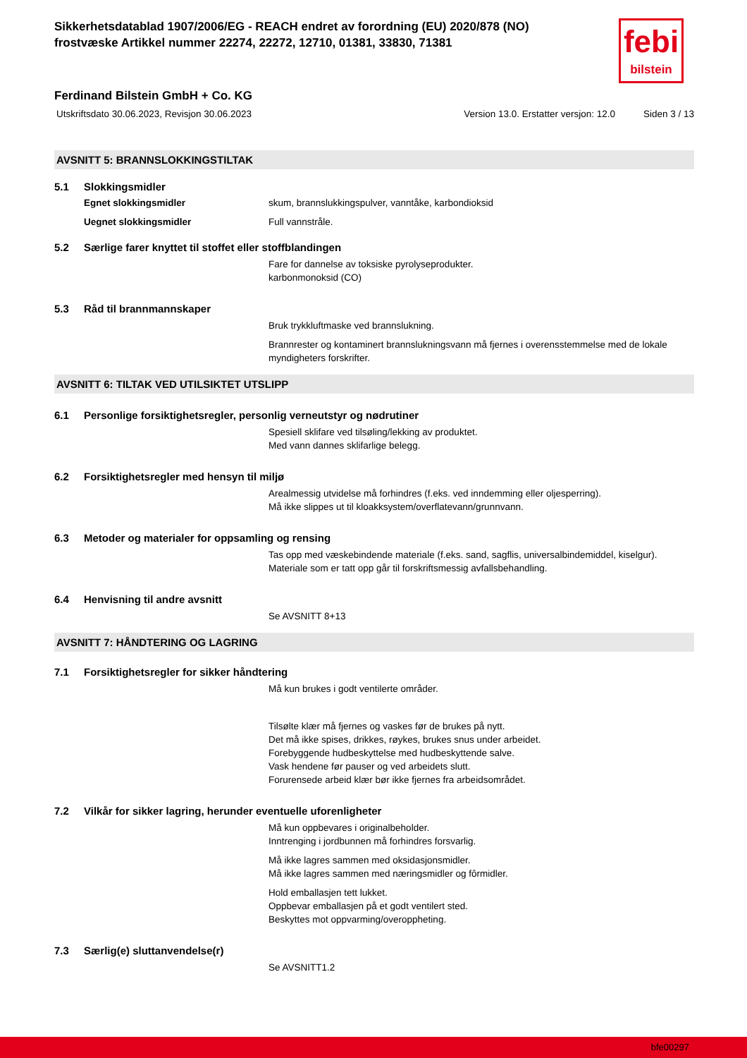Sikkerhetsdatablad 1907/2006/EG - REACH endret av forordning (EU) 2020/878 (NO)
frostvæske Artikkel nummer 22274, 22272, 12710, 01381, 33830, 71381
febi
bilstein
Ferdinand Bilstein GmbH + Co. KG
Utskriftsdato 30.06.2023, Revisjon 30.06.2023 Version 13.0. Erstatter versjon: 12.0 Siden 3 / 13
AVSNITT 5: BRANNSLOKKINGSTILTAK
5.1 Slokkingsmidler
Egnet slokkingsmidler skum, brannslukkingspulver, vanntåke, karbondioksid
Uegnet slokkingsmidler Full vannstråle.
5.2 Særlige farer knyttet til stoffet eller stoffblandingen
Fare for dannelse av toksiske pyrolyseprodukter.
karbonmonoksid (CO)
5.3 Råd til brannmannskaper
Bruk trykkluftmaske ved brannslukning.
Brannrester og kontaminert brannslukningsvann må fjernes i overensstemmelse med de lokale myndigheters forskrifter.
AVSNITT 6: TILTAK VED UTILSIKTET UTSLIPP
6.1 Personlige forsiktighetsregler, personlig verneutstyr og nødrutiner
Spesiell sklifare ved tilsøling/lekking av produktet.
Med vann dannes sklifarlige belegg.
6.2 Forsiktighetsregler med hensyn til miljø
Arealmessig utvidelse må forhindres (f.eks. ved inndemming eller oljesperring).
Må ikke slippes ut til kloakksystem/overflatevann/grunnvann.
6.3 Metoder og materialer for oppsamling og rensing
Tas opp med væskebindende materiale (f.eks. sand, sagflis, universalbindemiddel, kiselgur).
Materiale som er tatt opp går til forskriftsmessig avfallsbehandling.
6.4 Henvisning til andre avsnitt
Se AVSNITT 8+13
AVSNITT 7: HÅNDTERING OG LAGRING
7.1 Forsiktighetsregler for sikker håndtering
Må kun brukes i godt ventilerte områder.
Tilsølte klær må fjernes og vaskes før de brukes på nytt.
Det må ikke spises, drikkes, røykes, brukes snus under arbeidet.
Forebyggende hudbeskyttelse med hudbeskyttende salve.
Vask hendene før pauser og ved arbeidets slutt.
Forurensede arbeid klær bør ikke fjernes fra arbeidsområdet.
7.2 Vilkår for sikker lagring, herunder eventuelle uforenligheter
Må kun oppbevares i originalbeholder.
Inntrenging i jordbunnen må forhindres forsvarlig.
Må ikke lagres sammen med oksidasjonsmidler.
Må ikke lagres sammen med næringsmidler og fôrmidler.
Hold emballasjen tett lukket.
Oppbevar emballasjen på et godt ventilert sted.
Beskyttes mot oppvarming/overoppheting.
7.3 Særlig(e) sluttanvendelse(r)
Se AVSNITT1.2
bfe00297